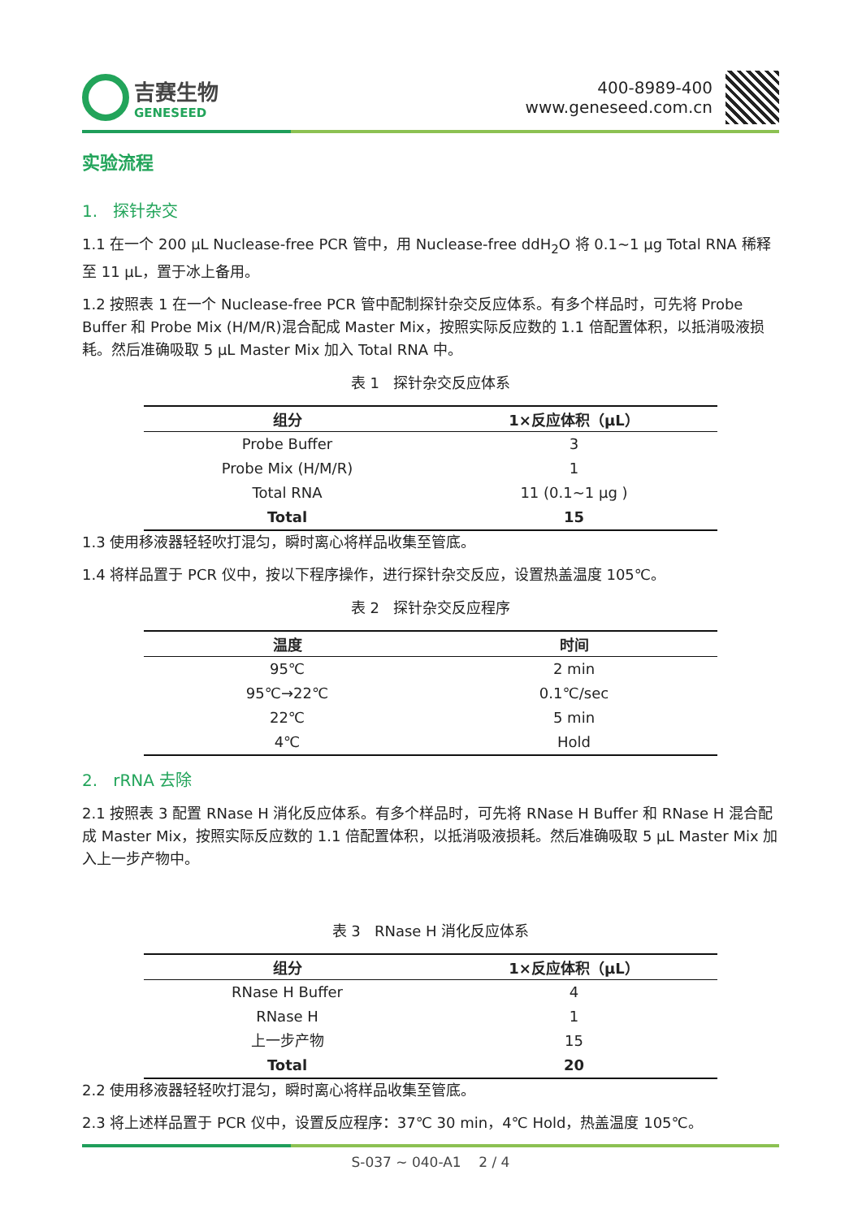吉赛生物
GENESEED
400-8989-400
www.geneseed.com.cn
实验流程
1. 探针杂交
1.1 在一个 200 μL Nuclease-free PCR 管中，用 Nuclease-free ddH<sub>2</sub>O 将 0.1~1 μg Total RNA 稀释至 11 μL，置于冰上备用。
1.2 按照表 1 在一个 Nuclease-free PCR 管中配制探针杂交反应体系。有多个样品时，可先将 Probe Buffer 和 Probe Mix (H/M/R)混合配成 Master Mix，按照实际反应数的 1.1 倍配置体积，以抵消吸液损耗。然后准确吸取 5 μL Master Mix 加入 Total RNA 中。
表 1 探针杂交反应体系
| 组分 | 1×反应体积（μL） |
| --- | --- |
| Probe Buffer | 3 |
| Probe Mix (H/M/R) | 1 |
| Total RNA | 11 (0.1~1 μg ) |
| Total | 15 |
1.3 使用移液器轻轻吹打混匀，瞬时离心将样品收集至管底。
1.4 将样品置于 PCR 仪中，按以下程序操作，进行探针杂交反应，设置热盖温度 105℃。
表 2 探针杂交反应程序
| 温度 | 时间 |
| --- | --- |
| 95℃ | 2 min |
| 95℃→22℃ | 0.1℃/sec |
| 22℃ | 5 min |
| 4℃ | Hold |
2. rRNA 去除
2.1 按照表 3 配置 RNase H 消化反应体系。有多个样品时，可先将 RNase H Buffer 和 RNase H 混合配成 Master Mix，按照实际反应数的 1.1 倍配置体积，以抵消吸液损耗。然后准确吸取 5 μL Master Mix 加入上一步产物中。
表 3 RNase H 消化反应体系
| 组分 | 1×反应体积（μL） |
| --- | --- |
| RNase H Buffer | 4 |
| RNase H | 1 |
| 上一步产物 | 15 |
| Total | 20 |
2.2 使用移液器轻轻吹打混匀，瞬时离心将样品收集至管底。
2.3 将上述样品置于 PCR 仪中，设置反应程序：37℃ 30 min，4℃ Hold，热盖温度 105℃。
S-037 ~ 040-A1 2 / 4